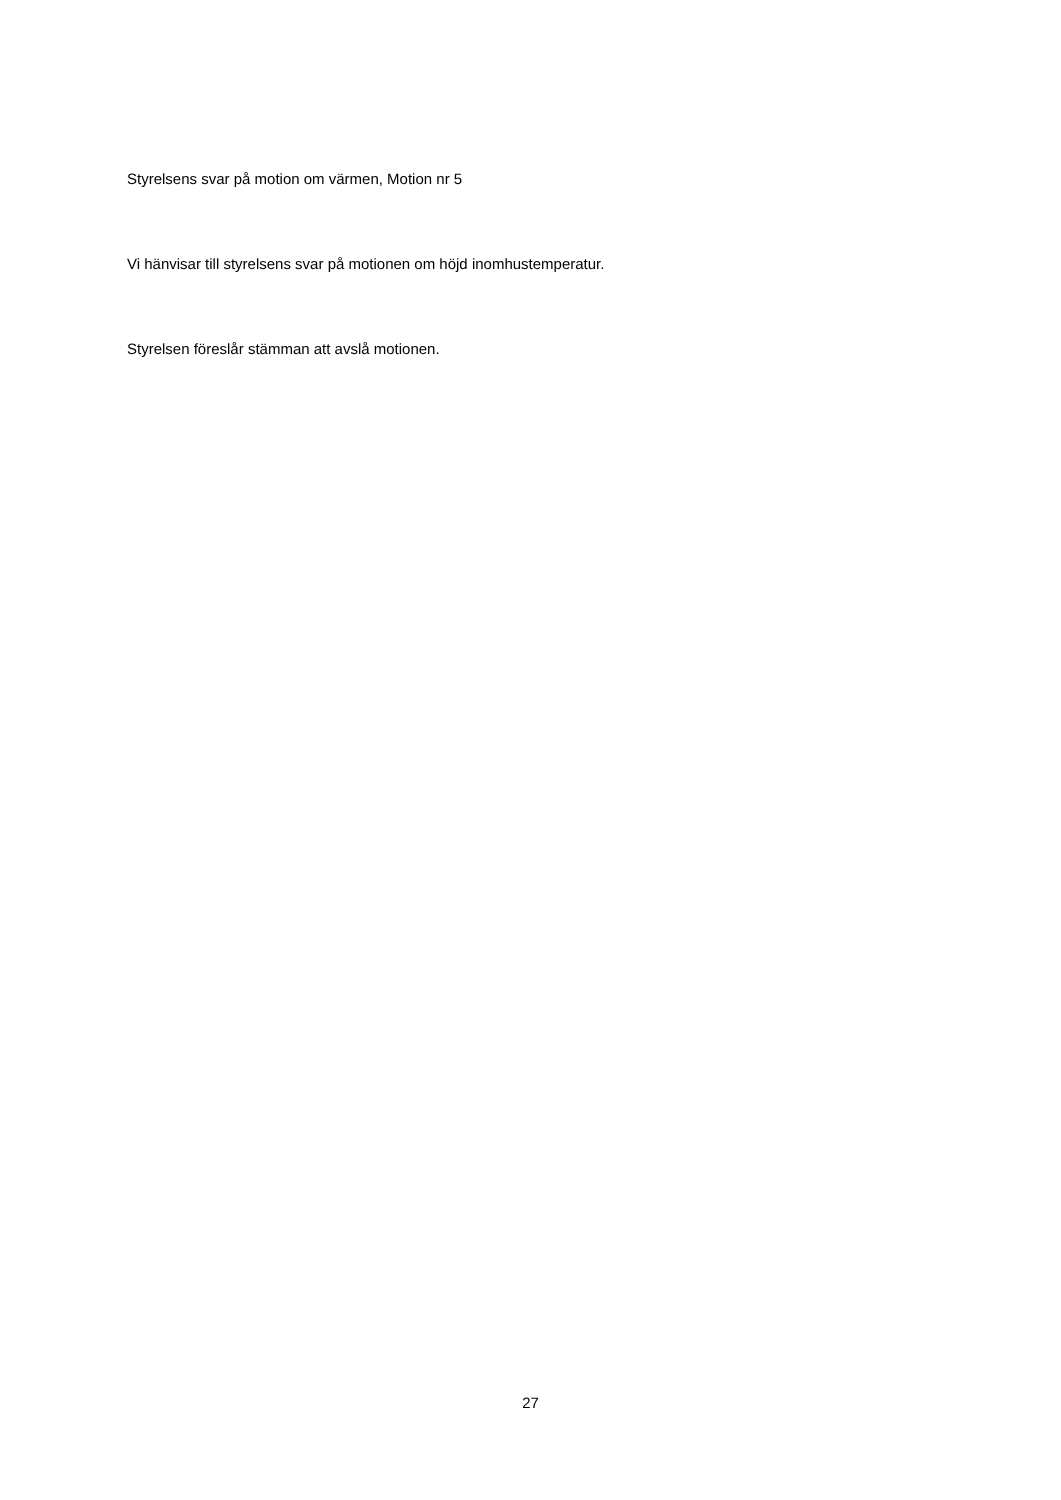Styrelsens svar på motion om värmen, Motion nr 5
Vi hänvisar till styrelsens svar på motionen om höjd inomhustemperatur.
Styrelsen föreslår stämman att avslå motionen.
27